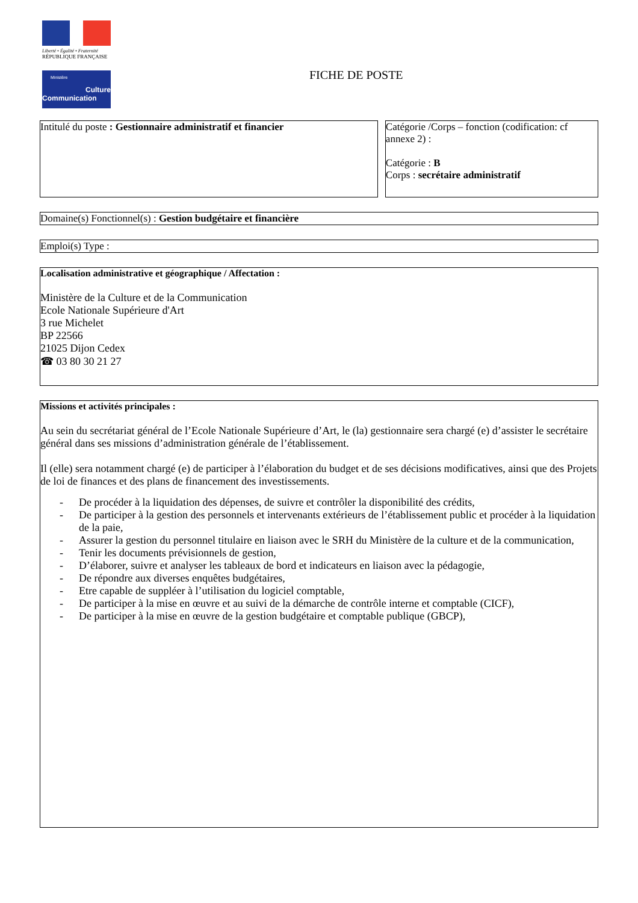Liberté • Égalité • Fraternité
RÉPUBLIQUE FRANÇAISE
Ministère
Culture
Communication
FICHE DE POSTE
Intitulé du poste : Gestionnaire administratif et financier
Catégorie /Corps – fonction (codification: cf annexe 2) :
Catégorie : B
Corps : secrétaire administratif
Domaine(s) Fonctionnel(s) : Gestion budgétaire et financière
Emploi(s) Type :
Localisation administrative et géographique / Affectation :
Ministère de la Culture et de la Communication
Ecole Nationale Supérieure d'Art
3 rue Michelet
BP 22566
21025 Dijon Cedex
☎ 03 80 30 21 27
Missions et activités principales :
Au sein du secrétariat général de l’Ecole Nationale Supérieure d’Art, le (la) gestionnaire sera chargé (e) d’assister le secrétaire général dans ses missions d’administration générale de l’établissement.
Il (elle) sera notamment chargé (e) de participer à l’élaboration du budget et de ses décisions modificatives, ainsi que des Projets de loi de finances et des plans de financement des investissements.
- De procéder à la liquidation des dépenses, de suivre et contrôler la disponibilité des crédits,
- De participer à la gestion des personnels et intervenants extérieurs de l’établissement public et procéder à la liquidation de la paie,
- Assurer la gestion du personnel titulaire en liaison avec le SRH du Ministère de la culture et de la communication,
- Tenir les documents prévisionnels de gestion,
- D’élaborer, suivre et analyser les tableaux de bord et indicateurs en liaison avec la pédagogie,
- De répondre aux diverses enquêtes budgétaires,
- Etre capable de suppléer à l’utilisation du logiciel comptable,
- De participer à la mise en œuvre et au suivi de la démarche de contrôle interne et comptable (CICF),
- De participer à la mise en œuvre de la gestion budgétaire et comptable publique (GBCP),